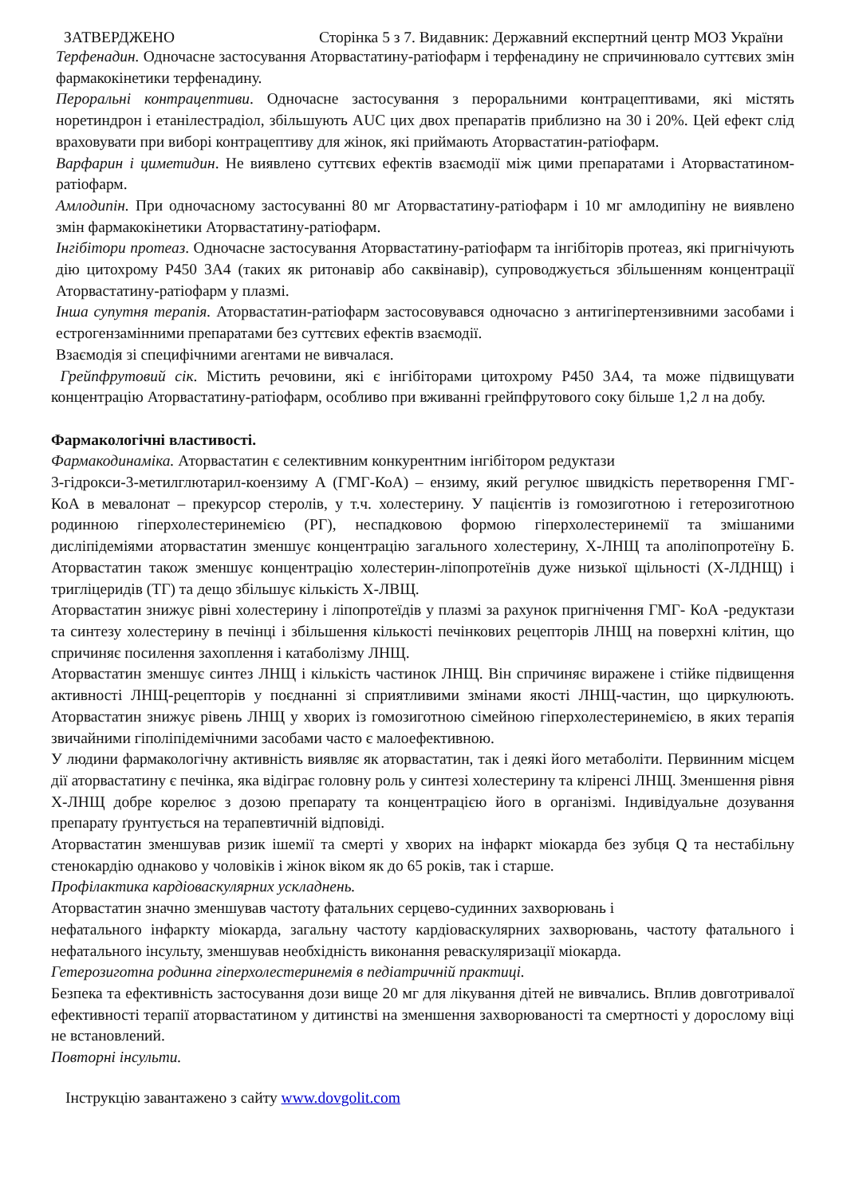ЗАТВЕРДЖЕНО Сторінка 5 з 7. Видавник: Державний експертний центр МОЗ України
Терфенадин. Одночасне застосування Аторвастатину-ратіофарм і терфенадину не спричинювало суттєвих змін фармакокінетики терфенадину.
Пероральні контрацептиви. Одночасне застосування з пероральними контрацептивами, які містять норетиндрон і етанілестрадіол, збільшують AUC цих двох препаратів приблизно на 30 і 20%. Цей ефект слід враховувати при виборі контрацептиву для жінок, які приймають Аторвастатин-ратіофарм.
Варфарин і циметидин. Не виявлено суттєвих ефектів взаємодії між цими препаратами і Аторвастатином-ратіофарм.
Амлодипін. При одночасному застосуванні 80 мг Аторвастатину-ратіофарм і 10 мг амлодипіну не виявлено змін фармакокінетики Аторвастатину-ратіофарм.
Інгібітори протеаз. Одночасне застосування Аторвастатину-ратіофарм та інгібіторів протеаз, які пригнічують дію цитохрому Р450 3А4 (таких як ритонавір або саквінавір), супроводжується збільшенням концентрації Аторвастатину-ратіофарм у плазмі.
Інша супутня терапія. Аторвастатин-ратіофарм застосовувався одночасно з антигіпертензивними засобами і естрогензамінними препаратами без суттєвих ефектів взаємодії.
Взаємодія зі специфічними агентами не вивчалася.
Грейпфрутовий сік. Містить речовини, які є інгібіторами цитохрому Р450 3А4, та може підвищувати концентрацію Аторвастатину-ратіофарм, особливо при вживанні грейпфрутового соку більше 1,2 л на добу.
Фармакологічні властивості.
Фармакодинаміка. Аторвастатин є селективним конкурентним інгібітором редуктази
3-гідрокси-3-метилглютарил-коензиму А (ГМГ-КоА) – ензиму, який регулює швидкість перетворення ГМГ-КоА в мевалонат – прекурсор стеролів, у т.ч. холестерину. У пацієнтів із гомозиготною і гетерозиготною родинною гіперхолестеринемією (РГ), неспадковою формою гіперхолестеринемії та змішаними дисліпідеміями аторвастатин зменшує концентрацію загального холестерину, Х-ЛНЩ та аполіпопротеїну Б. Аторвастатин також зменшує концентрацію холестерин-ліпопротеїнів дуже низької щільності (Х-ЛДНЩ) і тригліцеридів (ТГ) та дещо збільшує кількість Х-ЛВЩ.
Аторвастатин знижує рівні холестерину і ліпопротеїдів у плазмі за рахунок пригнічення ГМГ- КоА -редуктази та синтезу холестерину в печінці і збільшення кількості печінкових рецепторів ЛНЩ на поверхні клітин, що спричиняє посилення захоплення і катаболізму ЛНЩ.
Аторвастатин зменшує синтез ЛНЩ і кількість частинок ЛНЩ. Він спричиняє виражене і стійке підвищення активності ЛНЩ-рецепторів у поєднанні зі сприятливими змінами якості ЛНЩ-частин, що циркулюють. Аторвастатин знижує рівень ЛНЩ у хворих із гомозиготною сімейною гіперхолестеринемією, в яких терапія звичайними гіполіпідемічними засобами часто є малоефективною.
У людини фармакологічну активність виявляє як аторвастатин, так і деякі його метаболіти. Первинним місцем дії аторвастатину є печінка, яка відіграє головну роль у синтезі холестерину та кліренсі ЛНЩ. Зменшення рівня Х-ЛНЩ добре корелює з дозою препарату та концентрацією його в організмі. Індивідуальне дозування препарату ґрунтується на терапевтичній відповіді.
Аторвастатин зменшував ризик ішемії та смерті у хворих на інфаркт міокарда без зубця Q та нестабільну стенокардію однаково у чоловіків і жінок віком як до 65 років, так і старше.
Профілактика кардіоваскулярних ускладнень.
Аторвастатин значно зменшував частоту фатальних серцево-судинних захворювань і
нефатального інфаркту міокарда, загальну частоту кардіоваскулярних захворювань, частоту фатального і нефатального інсульту, зменшував необхідність виконання реваскуляризації міокарда.
Гетерозиготна родинна гіперхолестеринемія в педіатричній практиці.
Безпека та ефективність застосування дози вище 20 мг для лікування дітей не вивчались. Вплив довготривалої ефективності терапії аторвастатином у дитинстві на зменшення захворюваності та смертності у дорослому віці не встановлений.
Повторні інсульти.
Інструкцію завантажено з сайту www.dovgolit.com